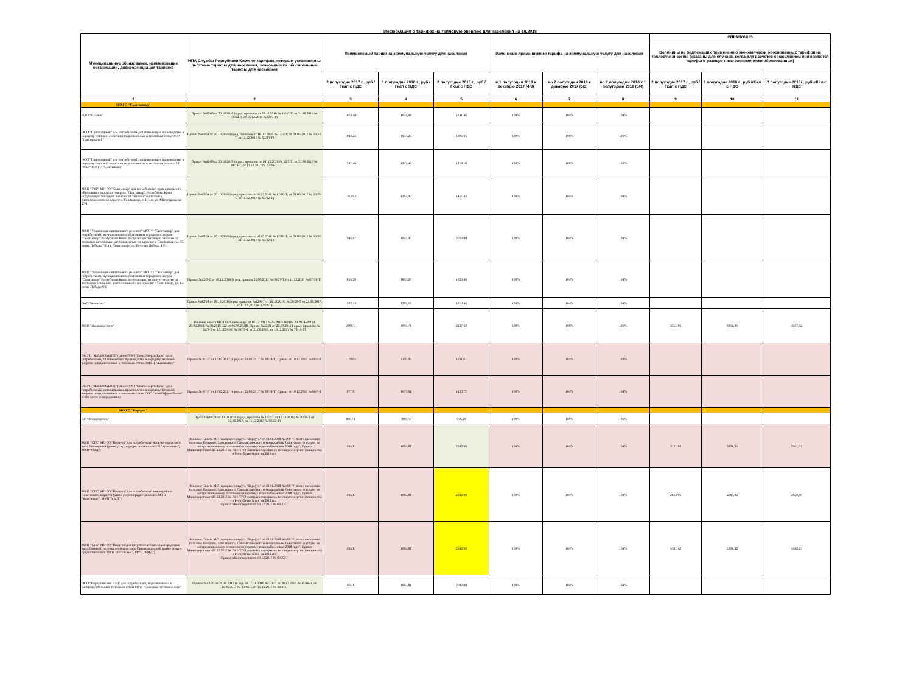Информация о тарифах на тепловую энергию для населения на 10.2018
| Муниципальное образование, наименование организации, дифференциация тарифов | НПА Службы Республики Коми по тарифам, которым установлены льготные тарифы для населения, экономически обоснованные тарифы для населения | Применяемый тариф на коммунальную услугу для населения | | | Изменение применяемого тарифа на коммунальную услугу для населения | | | СПРАВОЧНО | | |
| --- | --- | --- | --- | --- | --- | --- | --- | --- | --- | --- |
| | | | | | | | | Величины не подлежащих применению экономически обоснованных тарифов на тепловую энергию (указаны для случаев, когда для расчетов с населением применяются тарифы в размере ниже экономически обоснованных) | | |
| | | 2 полугодие 2017 г., руб./Гкал с НДС | 1 полугодие 2018 г., руб./Гкал с НДС | 2 полугодие 2018 г., руб./Гкал с НДС | в 1 полугодии 2018 к декабрю 2017 (4/3) | во 2 полугодии 2018 к декабрю 2017 (5/3) | во 2 полугодии 2018 к 1 полугодию 2018 (5/4) | 2 полугодие 2017 г., руб./Гкал с НДС | 1 полугодие 2018 г., руб./гКал с НДС | 2 полугодие 2018г., руб./гКал с НДС |
| 1 | 2 | 3 | 4 | 5 | 6 | 7 | 8 | 9 | 10 | 11 |
| МО ГО "Сыктывкар" | | | | | | | | | | |
| ПАО "Т Плюс" | Приказ №42/66 от 20.10.2016 (в ред. приказов от 20.12.2016 № 15/47-Т; от 21.06.2017 № 30/22-Т, от 15.12.2017 № 68/7-Т) | 1674,48 | 1674,48 | 1741,46 | 100% | 104% | 104% | | | |
| ООО "Пригородный" для потребителей, оплачивающих производство и передачу тепловой энергии и подключенных к тепловым сетям ООО "Пригородный" | Приказ №42/68 от 20.10.2016 (в ред. приказов от 16 .12.2016 № 12/2-Т; от 21.06.2017 № 30/23-Т, от 11.12.2017 № 67/20-Т) | 1033,25 | 1033,25 | 1095,05 | 100% | 106% | 106% | | | |
| ООО "Пригородный" для потребителей, оплачивающих производство и передачу тепловой энергии и подключенных к тепловым сетям МУП "УКР" МО ГО "Сыктывкар" | Приказ №42/68 от 20.10.2016 (в ред . приказов от 16 .12.2016 № 12/2-Т; от 21.06.2017 № 30/23-Т, от 11.12.2017 № 67/20-Т) | 1247,46 | 1247,46 | 1318,16 | 100% | 106% | 106% | | | |
| МУП "УКР" МО ГО "Сыктывкар" для потребителей муниципального образования городского округа "Сыктывкар" Республики Коми, получающих тепловую энергию от теплового источника, расположенного по адресу: г. Сыктывкар, п. Н.Чов ул. Магистральная 27/1 | Приказ №42/64 от 20.10.2016 (в ред.приказов от 16.12.2016 № 12/10-Т; от 21.06.2017 № 30/25-Т, от 11.12.2017 № 67/32-Т) | 1362,92 | 1362,92 | 1417,43 | 100% | 104% | 104% | | | |
| МУП "Управление капитального ремонта" МО ГО "Сыктывкар" для потребителей, муниципального образования городского округа "Сыктывкар" Республики Коми, получающих тепловую энергию от тепловых источников, расположенных по адресам: г. Сыктывкар, ул. 65-летия Победы 7/1 и г. Сыктывкар, ул. 65-летия Победы 15/1 | Приказ №42/64 от 20.10.2016 (в ред.приказов от 16.12.2016 № 12/10-Т; от 21.06.2017 № 30/25-Т, от 11.12.2017 № 67/32-Т) | 1945,97 | 1945,97 | 2023,08 | 100% | 104% | 104% | | | |
| МУП "Управление капитального ремонта" МО ГО "Сыктывкар" для потребителей, муниципального образования городского округа "Сыктывкар" Республики Коми, получающих тепловую энергию от теплового источника, расположенного по адресам: г. Сыктывкар, ул. 65-летия Победы 8/1 | Приказ №12/3-Т от 16.12.2016 (в ред. приказа 21.06.2017 № 30/27-Т, от 11.12.2017 № 67/31-Т) | 1855,28 | 1855,28 | 1929,49 | 100% | 104% | 104% | | | |
| ОАО "Комитекс" | Приказ №42/58 от 20.10.2016 (в ред приказов №12/6-Т от 16.12.2016; № 30/28-Т от 21.06.2017, от 11.12.2017 № 67/22-Т) | 1262,13 | 1262,13 | 1310,45 | 100% | 104% | 104% | | | |
| МУП "Жилкомуслуги" | Решение совета МО ГО "Сыктывкар" от 07.12.2017 №25/2017-349 (№ 29/2018-402 от 27.04.2018, № 30/2018-422 от 06.06.2018), Приказ №42/31 от 20.10.2016 ( в ред. приказов № 12/9-Т от 16.12.2016; № 30/70-Т от 21.06.2017, от 19.12.2017 № 70/15-Т) | 1999,71 | 1999,71 | 2127,69 | 100% | 106% | 106% | 3351,86 | 3351,86 | 3507,92 |
| ЭМУП "ЖИЛКОМХОЗ" (ранее ООО "СеверЭнергоПром" ) для потребителей, оплачивающих производство и передачу тепловой энергии и подключенных к тепловым сетям ЭМУП "Жилкомхоз" | Приказ № 9/1-Т от 17.02.2017 (в ред. от 21.06.2017 № 30/18-Т) Приказ от 19.12.2017 № 69/9-Т | 1179,85 | 1179,85 | 1211,61 | 100% | 103% | 103% | | | |
| ЭМУП "ЖИЛКОМХОЗ" (ранее ООО "СеверЭнергоПром" ) для потребителей, оплачивающих производство и передачу тепловой энергии и подключенных к тепловым сетям ООО "КомиЭффектТепло", в том числе опосредованно | Приказ № 9/1-Т от 17.02.2017 (в ред. от 21.06.2017 № 30/18-Т) Приказ от 19.12.2017 № 69/9-Т | 1077,61 | 1077,61 | 1120,72 | 100% | 104% | 104% | | | |
| МО ГО "Воркута" | | | | | | | | | | |
| АО "Воркутауголь" | Приказ №42/28 от 20.10.2016 (в ред. приказов № 12/7-Т от 16.12.2016; № 30/34-Т от 21.06.2017, от 15.12.2017 № 68/12-Т) | 889,74 | 889,74 | 946,29 | 100% | 106% | 106% | | | |
| МУП "СТС" МО ГО "Воркута" для потребителей поселка городского типа Заполярный (ранее услуги предоставлялись МУП "Котельные", МУП"УМД") | Решение Совета МО городского округа "Воркута" от 18.01.2018 № 460 "О плате населения поселков Елецкого, Заполярного, Сивомаскинского и микрорайона Советского за услуги по централизованному отоплению и горячему водоснабжению в 2018 году", Приказ Министерства от 25.12.2017 № 74/1-Т "О льготных тарифах на тепловую энергию (мощность) в Республике Коми на 2018 год | 1965,81 | 1965,81 | 2042,08 | 100% | 104% | 104% | 3121,88 | 2831,35 | 2941,37 |
| МУП "СТС" МО ГО "Воркута" для потребителей микрорайона Советский г. Воркута (ранее услуги предоставлялись МУП "Котельные", МУП "УМД") | Решение Совета МО городского округа "Воркута" от 18.01.2018 № 460 "О плате населения поселков Елецкого, Заполярного, Сивомаскинского и микрорайона Советского за услуги по централизованному отоплению и горячему водоснабжению в 2018 году", Приказ Министерства от 25.12.2017 № 74/1-Т "О льготных тарифах на тепловую энергию (мощность) в Республике Коми на 2018 год Приказ Министерства от 19.12.2017 № 69/22-Т | 1965,81 | 1965,81 | 2042,08 | 100% | 104% | 104% | 2853,66 | 2580,92 | 2629,00 |
| МУП "СТС" МО ГО "Воркута"для потребителей поселка городского типа Елецкий, поселка сельского типа Сивомаскинский (ранее услуги предоставлялись МУП "Котельные", МУП "УМД") | Решение Совета МО городского округа "Воркута" от 18.01.2018 № 460 "О плате населения поселков Елецкого, Заполярного, Сивомаскинского и микрорайона Советского за услуги по централизованному отоплению и горячему водоснабжению в 2018 году", Приказ Министерства от 25.12.2017 № 74/1-Т "О льготных тарифах на тепловую энергию (мощность) в Республике Коми на 2018 год Приказ Министерства от 19.12.2017 № 69/22-Т | 1965,81 | 1965,81 | 2042,08 | 100% | 104% | 104% | 5301,42 | 5301,42 | 5582,27 |
| ООО "Воркутинские ТЭЦ" для потребителей, подключенных к распределительным тепловым сетям МУП "Северные тепловые сети" | Приказ №42/50 от 20.10.2016 (в ред. от 17.11.2016 № 3/1-Т, от 20.12.2016 № 15/46-Т, от 21.06.2017 № 30/66-Т, от 15.12.2017 № 68/8-Т) | 1965,81 | 1965,81 | 2042,08 | 100% | 104% | 104% | | | |